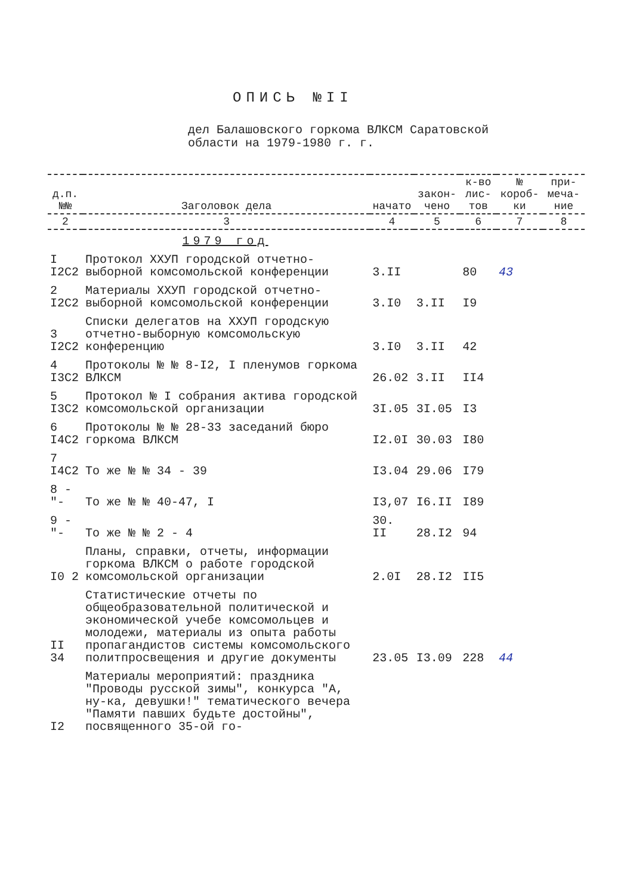ОПИСЬ №II
дел Балашовского горкома ВЛКСМ Саратовской
области на 1979-1980 г. г.
| д.п. №№ | Заголовок дела | начато | закон-чено | к-во лис-тов | № короб-ки | при-меча-ние |
| --- | --- | --- | --- | --- | --- | --- |
| 2 | 3 | 4 | 5 | 6 | 7 | 8 |
| | 1979 год | | | | | |
| I I2C2 | Протокол XXУП городской отчетно-выборной комсомольской конференции | 3.II | | 80 | 43 | |
| 2 I2C2 | Материалы XXУП городской отчетно-выборной комсомольской конференции | 3.I0 | 3.II | I9 | | |
| 3 I2C2 | Списки делегатов на XXУП городскую отчетно-выборную комсомольскую конференцию | 3.I0 | 3.II | 42 | | |
| 4 I3C2 | Протоколы № № 8-I2, I пленумов горкома ВЛКСМ | 26.02 | 3.II | II4 | | |
| 5 I3C2 | Протокол № I собрания актива городской комсомольской организации | 3I.05 | 3I.05 | I3 | | |
| 6 I4C2 | Протоколы № № 28-33 заседаний бюро горкома ВЛКСМ | I2.0I | 30.03 | I80 | | |
| 7 I4C2 | То же № № 34 - 39 | I3.04 | 29.06 | I79 | | |
| 8 -"- | То же № № 40-47, I | I3,07 | I6.II | I89 | | |
| 9 -"- | То же № № 2 - 4 | 30. II | 28.I2 | 94 | | |
| I0 2 | Планы, справки, отчеты, информации горкома ВЛКСМ о работе городской комсомольской организации | 2.0I | 28.I2 | II5 | | |
| II 34 | Статистические отчеты по общеобразовательной политической и экономической учебе комсомольцев и молодежи, материалы из опыта работы пропагандистов системы комсомольского политпросвещения и другие документы | 23.05 | I3.09 | 228 | 44 | |
| I2 | Материалы мероприятий: праздника "Проводы русской зимы", конкурса "А, ну-ка, девушки!" тематического вечера "Памяти павших будьте достойны", посвященного 35-ой го- | | | | | |